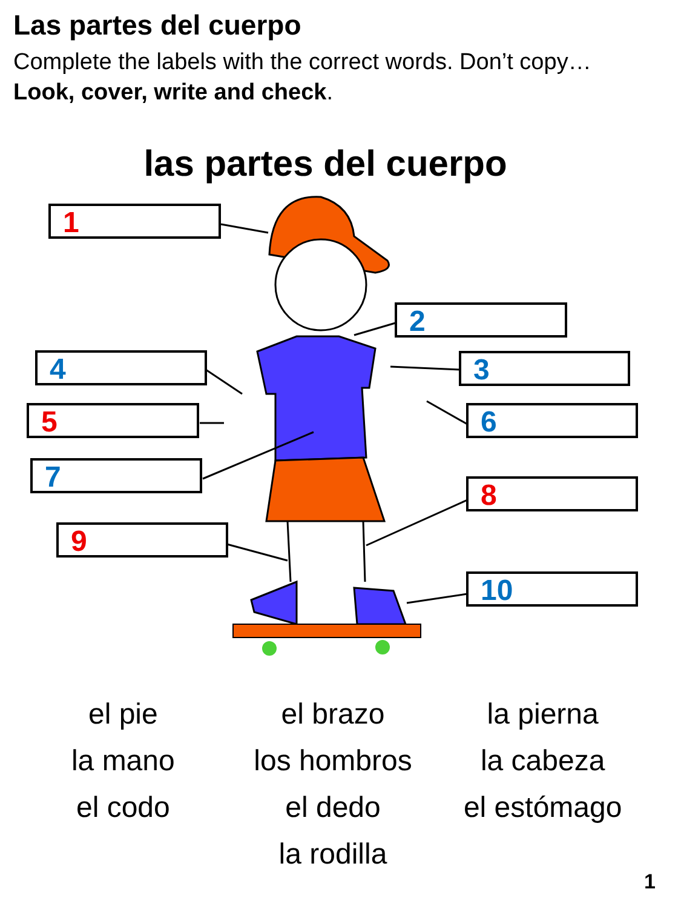Las partes del cuerpo
Complete the labels with the correct words. Don’t copy…Look, cover, write and check.
las partes del cuerpo
1
2
3
4
5 6
7
8
9
10
el pie
el brazo
la pierna
la mano
los hombros
la cabeza
el codo
el dedo
el estómago
la rodilla
1